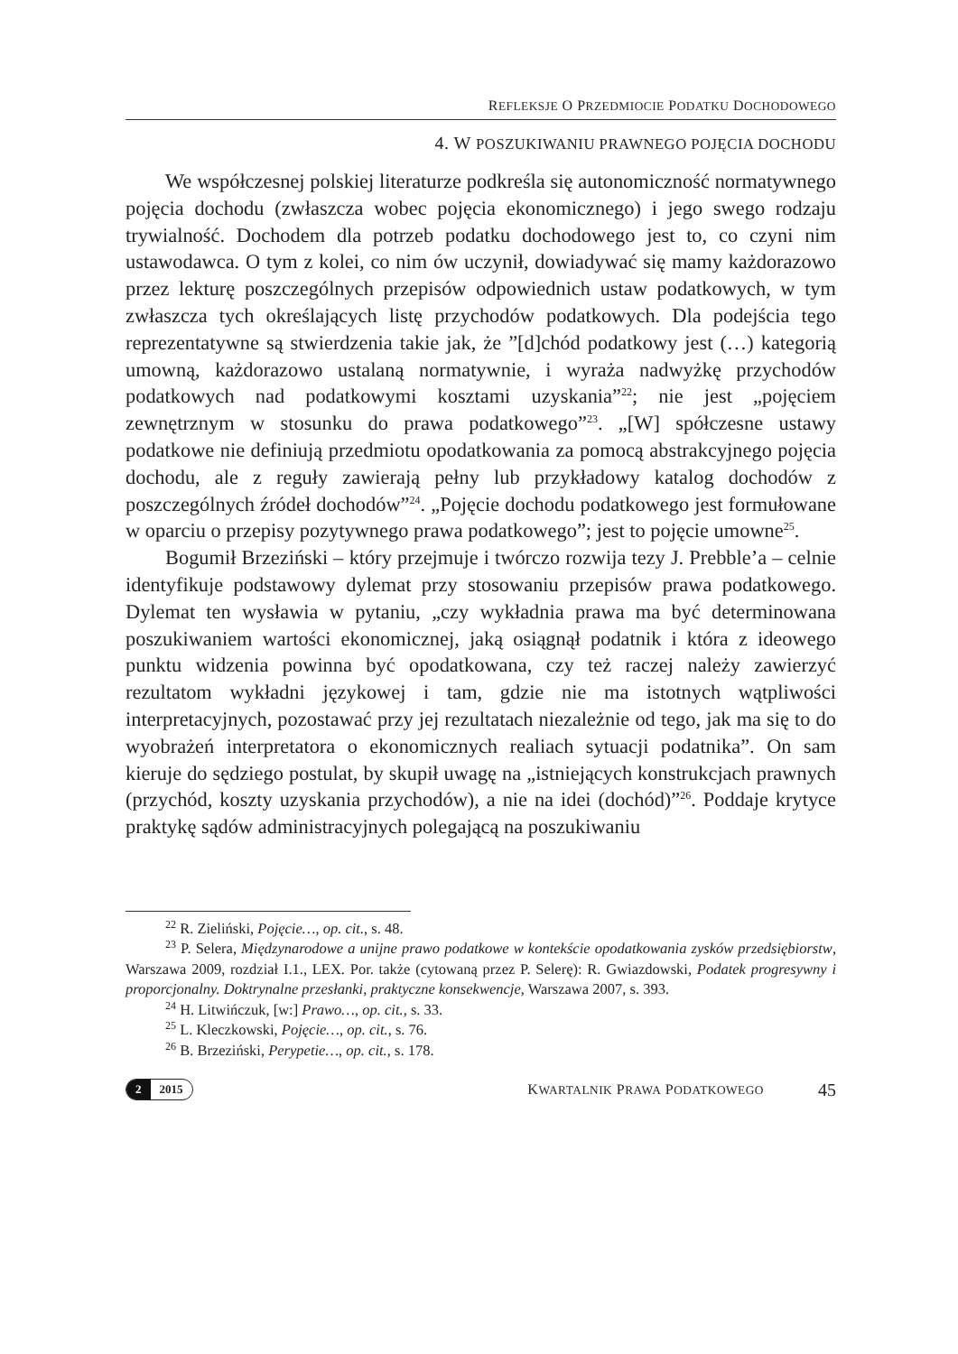REFLEKSJE O PRZEDMIOCIE PODATKU DOCHODOWEGO
4. W POSZUKIWANIU PRAWNEGO POJĘCIA DOCHODU
We współczesnej polskiej literaturze podkreśla się autonomiczność normatywnego pojęcia dochodu (zwłaszcza wobec pojęcia ekonomicznego) i jego swego rodzaju trywialność. Dochodem dla potrzeb podatku dochodowego jest to, co czyni nim ustawodawca. O tym z kolei, co nim ów uczynił, dowiadywać się mamy każdorazowo przez lekturę poszczególnych przepisów odpowiednich ustaw podatkowych, w tym zwłaszcza tych określających listę przychodów podatkowych. Dla podejścia tego reprezentatywne są stwierdzenia takie jak, że ”[d]chód podatkowy jest (…) kategorią umowną, każdorazowo ustalaną normatywnie, i wyraża nadwyżkę przychodów podatkowych nad podatkowymi kosztami uzyskania”<sup>22</sup>; nie jest „pojęciem zewnętrznym w stosunku do prawa podatkowego”<sup>23</sup>. „[W] spółczesne ustawy podatkowe nie definiują przedmiotu opodatkowania za pomocą abstrakcyjnego pojęcia dochodu, ale z reguły zawierają pełny lub przykładowy katalog dochodów z poszczególnych źródeł dochodów”<sup>24</sup>. „Pojęcie dochodu podatkowego jest formułowane w oparciu o przepisy pozytywnego prawa podatkowego”; jest to pojęcie umowne<sup>25</sup>.
Bogumił Brzeziński – który przejmuje i twórczo rozwija tezy J. Prebble’a – celnie identyfikuje podstawowy dylemat przy stosowaniu przepisów prawa podatkowego. Dylemat ten wysławia w pytaniu, „czy wykładnia prawa ma być determinowana poszukiwaniem wartości ekonomicznej, jaką osiągnął podatnik i która z ideowego punktu widzenia powinna być opodatkowana, czy też raczej należy zawierzyć rezultatom wykładni językowej i tam, gdzie nie ma istotnych wątpliwości interpretacyjnych, pozostawać przy jej rezultatach niezależnie od tego, jak ma się to do wyobrażeń interpretatora o ekonomicznych realiach sytuacji podatnika”. On sam kieruje do sędziego postulat, by skupił uwagę na „istniejących konstrukcjach prawnych (przychód, koszty uzyskania przychodów), a nie na idei (dochód)”<sup>26</sup>. Poddaje krytyce praktykę sądów administracyjnych polegającą na poszukiwaniu
<sup>22</sup> R. Zieliński, Pojęcie…, op. cit., s. 48.
<sup>23</sup> P. Selera, Międzynarodowe a unijne prawo podatkowe w kontekście opodatkowania zysków przedsiębiorstw, Warszawa 2009, rozdział I.1., LEX. Por. także (cytowaną przez P. Selerę): R. Gwiazdowski, Podatek progresywny i proporcjonalny. Doktrynalne przesłanki, praktyczne konsekwencje, Warszawa 2007, s. 393.
<sup>24</sup> H. Litwińczuk, [w:] Prawo…, op. cit., s. 33.
<sup>25</sup> L. Kleczkowski, Pojęcie…, op. cit., s. 76.
<sup>26</sup> B. Brzeziński, Perypetie…, op. cit., s. 178.
2 2015
KWARTALNIK PRAWA PODATKOWEGO 45